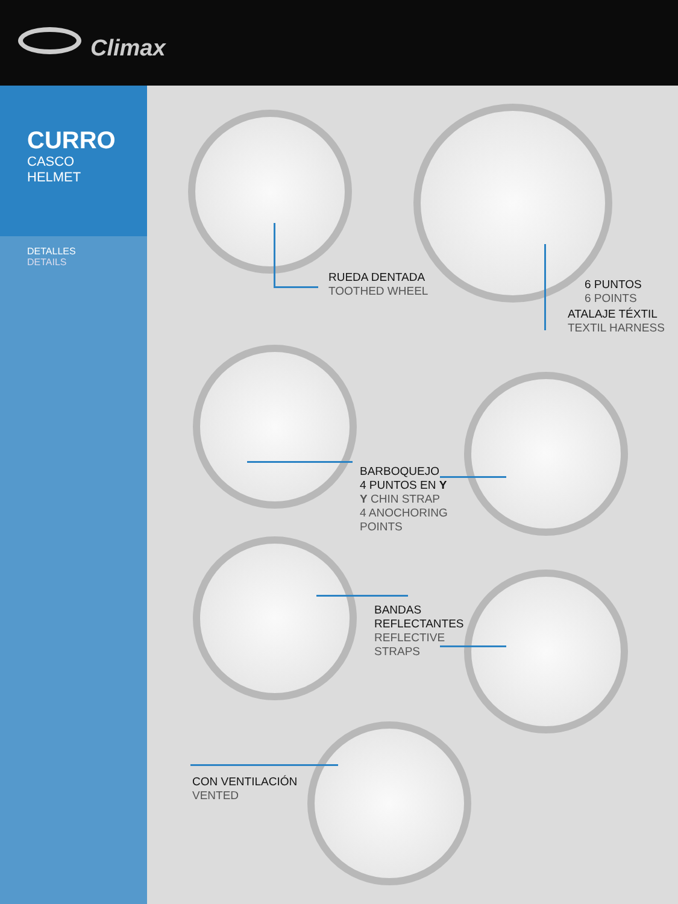Climax
CURRO
CASCO
HELMET
DETALLES
DETAILS
RUEDA DENTADA
TOOTHED WHEEL
6 PUNTOS
6 POINTS
ATALAJE TÉXTIL
TEXTIL HARNESS
BARBOQUEJO
4 PUNTOS EN Y
Y CHIN STRAP
4 ANOCHORING
POINTS
BANDAS
REFLECTANTES
REFLECTIVE
STRAPS
CON VENTILACIÓN
VENTED